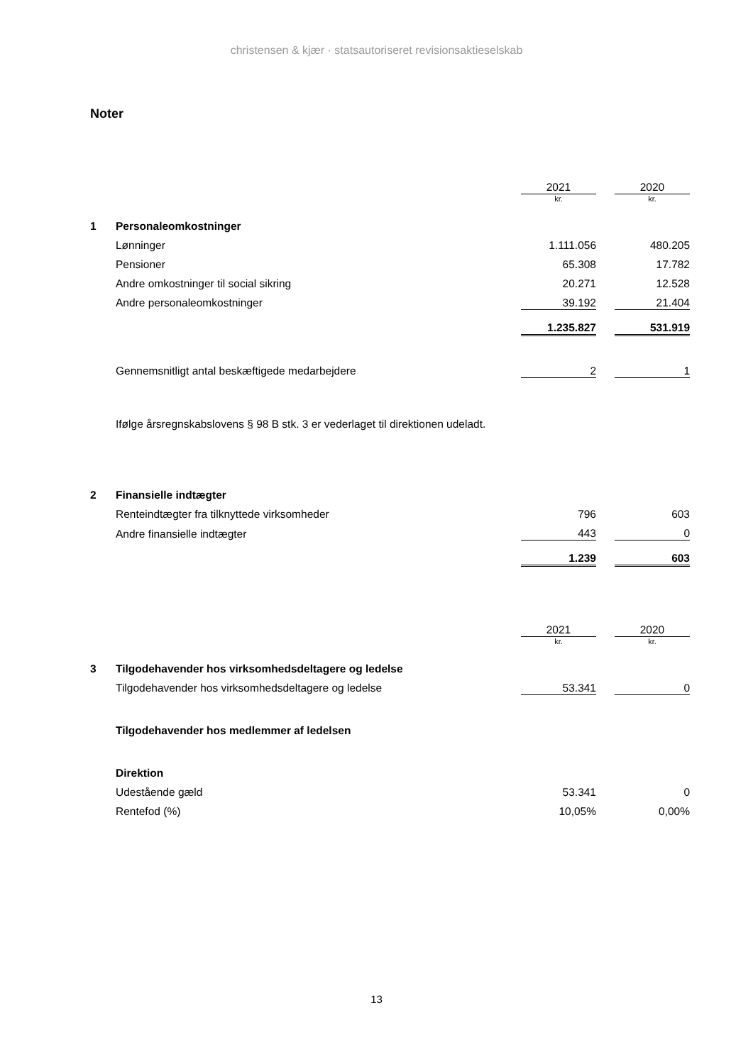christensen & kjær · statsautoriseret revisionsaktieselskab
Noter
| | | 2021 | | 2020 |
| | | kr. | | kr. |
| 1 | Personaleomkostninger | | | |
| | Lønninger | 1.111.056 | | 480.205 |
| | Pensioner | 65.308 | | 17.782 |
| | Andre omkostninger til social sikring | 20.271 | | 12.528 |
| | Andre personaleomkostninger | 39.192 | | 21.404 |
| | | 1.235.827 | | 531.919 |
| | Gennemsnitligt antal beskæftigede medarbejdere | 2 | | 1 |
| | Ifølge årsregnskabslovens § 98 B stk. 3 er vederlaget til direktionen udeladt. | | | |
| 2 | Finansielle indtægter | | | |
| | Renteindtægter fra tilknyttede virksomheder | 796 | | 603 |
| | Andre finansielle indtægter | 443 | | 0 |
| | | 1.239 | | 603 |
| | | 2021 | | 2020 |
| | | kr. | | kr. |
| 3 | Tilgodehavender hos virksomhedsdeltagere og ledelse | | | |
| | Tilgodehavender hos virksomhedsdeltagere og ledelse | 53.341 | | 0 |
| | Tilgodehavender hos medlemmer af ledelsen | | | |
| | Direktion | | | |
| | Udestående gæld | 53.341 | | 0 |
| | Rentefod (%) | 10,05% | | 0,00% |
13